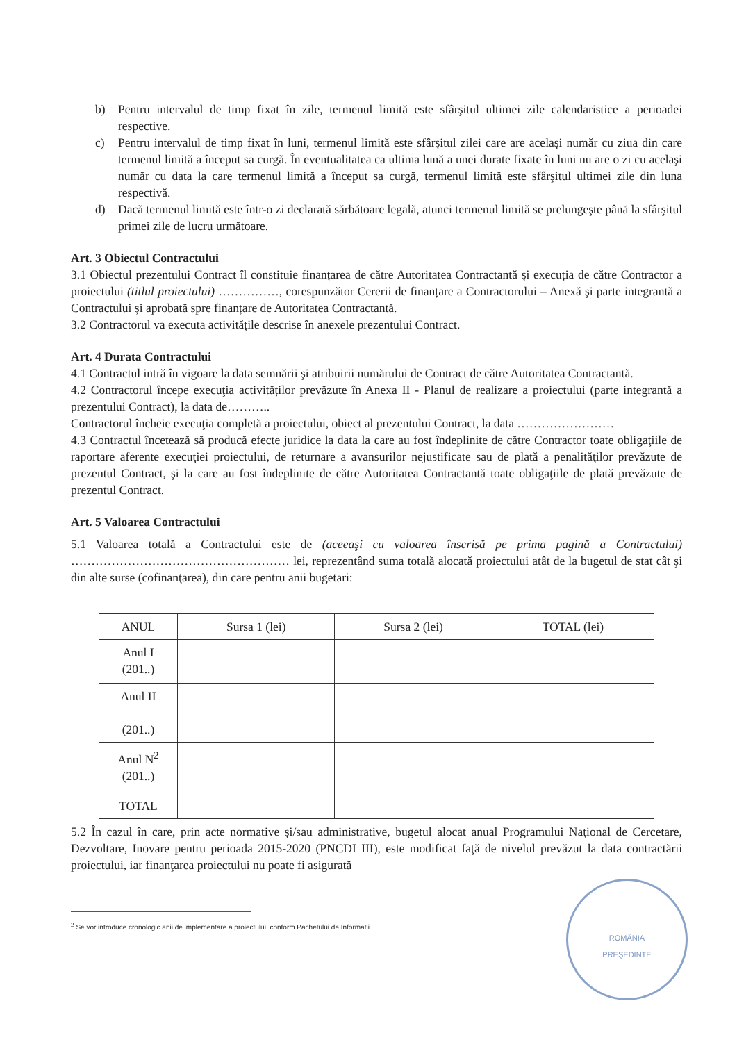b) Pentru intervalul de timp fixat în zile, termenul limită este sfârşitul ultimei zile calendaristice a perioadei respective.
c) Pentru intervalul de timp fixat în luni, termenul limită este sfârşitul zilei care are acelaşi număr cu ziua din care termenul limită a început sa curgă. În eventualitatea ca ultima lună a unei durate fixate în luni nu are o zi cu acelaşi număr cu data la care termenul limită a început sa curgă, termenul limită este sfârşitul ultimei zile din luna respectivă.
d) Dacă termenul limită este într-o zi declarată sărbătoare legală, atunci termenul limită se prelungeşte până la sfârşitul primei zile de lucru următoare.
Art. 3 Obiectul Contractului
3.1 Obiectul prezentului Contract îl constituie finanțarea de către Autoritatea Contractantă şi execuția de către Contractor a proiectului (titlul proiectului) ……………, corespunzător Cererii de finanțare a Contractorului – Anexă şi parte integrantă a Contractului și aprobată spre finanțare de Autoritatea Contractantă.
3.2 Contractorul va executa activitățile descrise în anexele prezentului Contract.
Art. 4 Durata Contractului
4.1 Contractul intră în vigoare la data semnării şi atribuirii numărului de Contract de către Autoritatea Contractantă.
4.2 Contractorul începe execuţia activităților prevăzute în Anexa II - Planul de realizare a proiectului (parte integrantă a prezentului Contract), la data de………..
Contractorul încheie execuţia completă a proiectului, obiect al prezentului Contract, la data ……………………
4.3 Contractul încetează să producă efecte juridice la data la care au fost îndeplinite de către Contractor toate obligaţiile de raportare aferente execuţiei proiectului, de returnare a avansurilor nejustificate sau de plată a penalităţilor prevăzute de prezentul Contract, şi la care au fost îndeplinite de către Autoritatea Contractantă toate obligaţiile de plată prevăzute de prezentul Contract.
Art. 5 Valoarea Contractului
5.1 Valoarea totală a Contractului este de (aceeaşi cu valoarea înscrisă pe prima pagină a Contractului) ……………………………………………… lei, reprezentând suma totală alocată proiectului atât de la bugetul de stat cât şi din alte surse (cofinanţarea), din care pentru anii bugetari:
| ANUL | Sursa 1 (lei) | Sursa 2 (lei) | TOTAL (lei) |
| --- | --- | --- | --- |
| Anul I (201..) | | | |
| Anul II (201..) | | | |
| Anul N<sup>2</sup> (201..) | | | |
| TOTAL | | | |
5.2 În cazul în care, prin acte normative şi/sau administrative, bugetul alocat anual Programului Naţional de Cercetare, Dezvoltare, Inovare pentru perioada 2015-2020 (PNCDI III), este modificat faţă de nivelul prevăzut la data contractării proiectului, iar finanţarea proiectului nu poate fi asigurată
<sup>2</sup> Se vor introduce cronologic anii de implementare a proiectului, conform Pachetului de Informatii
ROMÂNIA
PREŞEDINTE